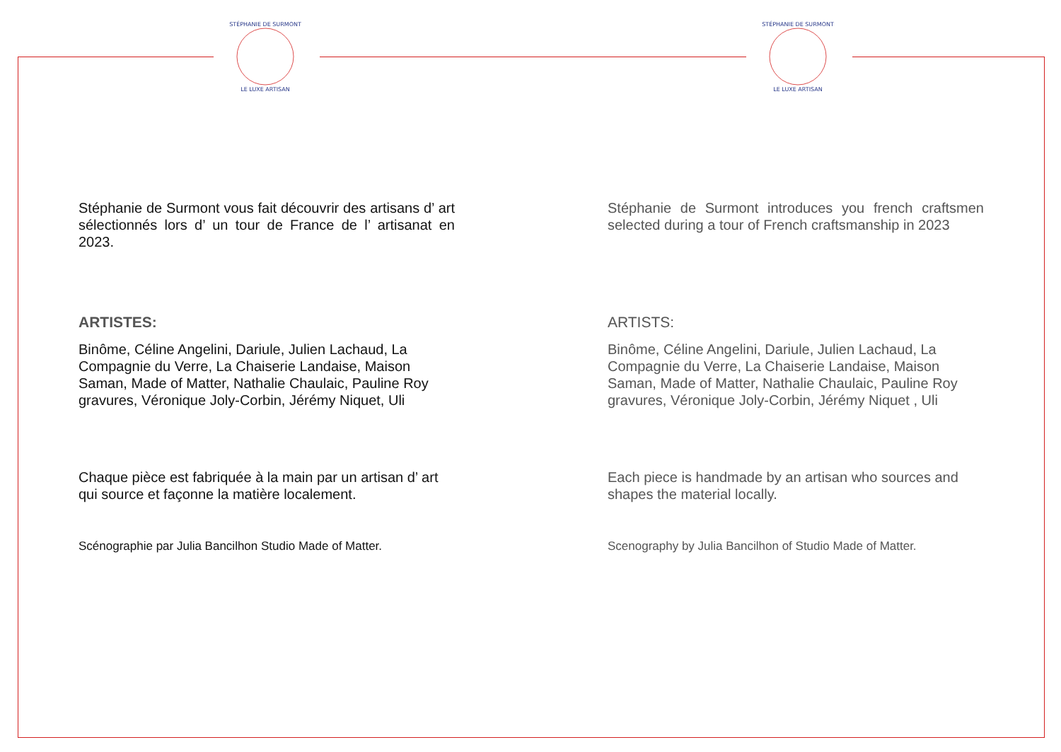STÉPHANIE DE SURMONT
LE LUXE ARTISAN
STÉPHANIE DE SURMONT
LE LUXE ARTISAN
Stéphanie de Surmont vous fait découvrir des artisans d’ art sélectionnés lors d’ un tour de France de l’ artisanat en 2023.
ARTISTES:
Binôme, Céline Angelini, Dariule, Julien Lachaud, La Compagnie du Verre, La Chaiserie Landaise, Maison Saman, Made of Matter, Nathalie Chaulaic, Pauline Roy gravures, Véronique Joly-Corbin, Jérémy Niquet, Uli
Chaque pièce est fabriquée à la main par un artisan d’ art qui source et façonne la matière localement.
Scénographie par Julia Bancilhon Studio Made of Matter.
Stéphanie de Surmont introduces you french craftsmen selected during a tour of French craftsmanship in 2023
ARTISTS:
Binôme, Céline Angelini, Dariule, Julien Lachaud, La Compagnie du Verre, La Chaiserie Landaise, Maison Saman, Made of Matter, Nathalie Chaulaic, Pauline Roy gravures, Véronique Joly-Corbin, Jérémy Niquet , Uli
Each piece is handmade by an artisan who sources and shapes the material locally.
Scenography by Julia Bancilhon of Studio Made of Matter.